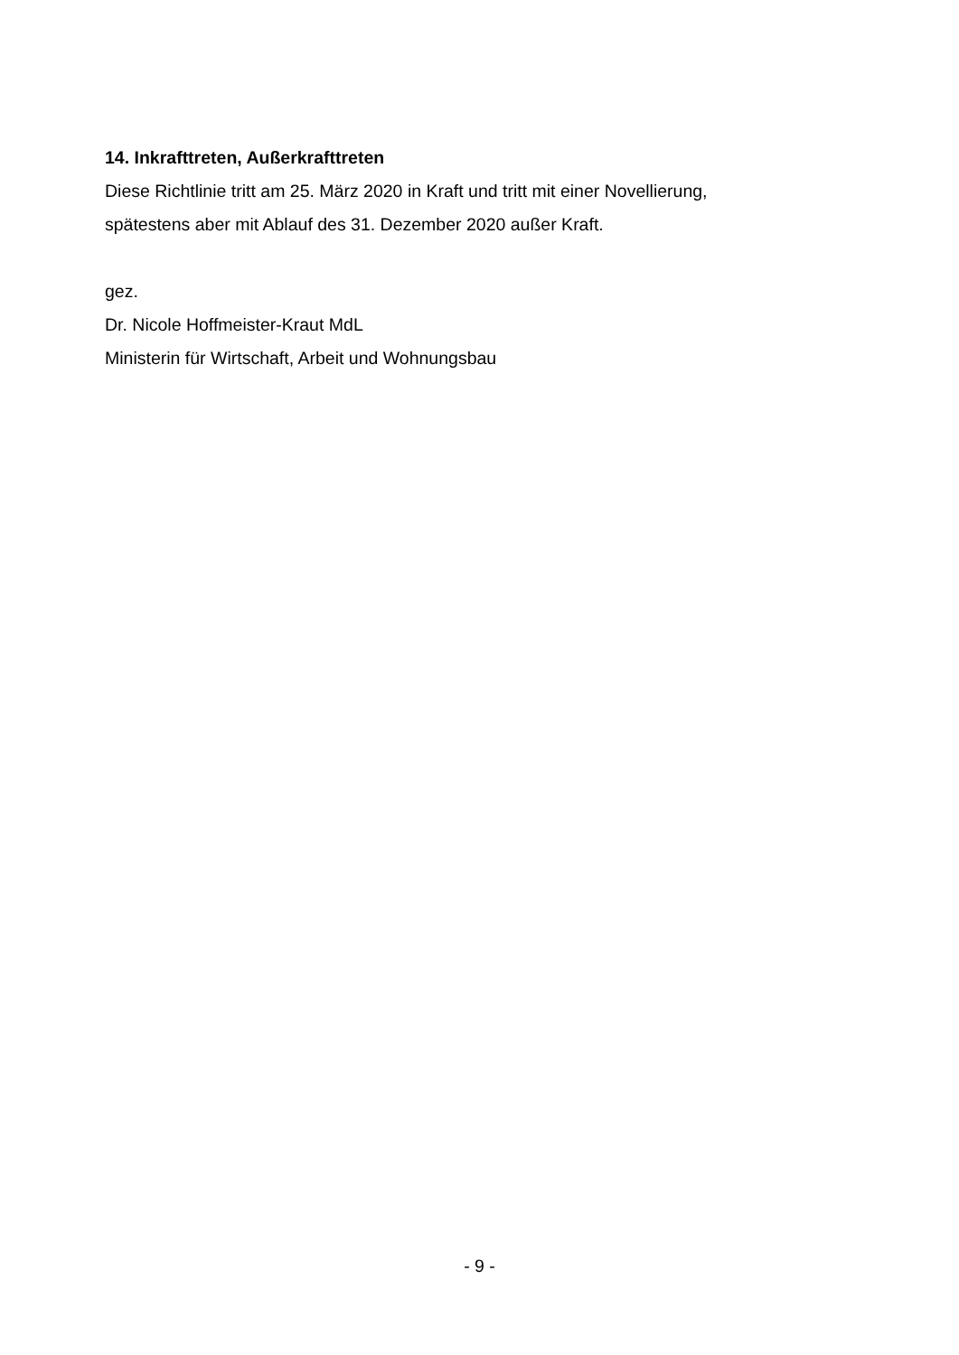14. Inkrafttreten, Außerkrafttreten
Diese Richtlinie tritt am 25. März 2020 in Kraft und tritt mit einer Novellierung,
spätestens aber mit Ablauf des 31. Dezember 2020 außer Kraft.
gez.
Dr. Nicole Hoffmeister-Kraut MdL
Ministerin für Wirtschaft, Arbeit und Wohnungsbau
- 9 -